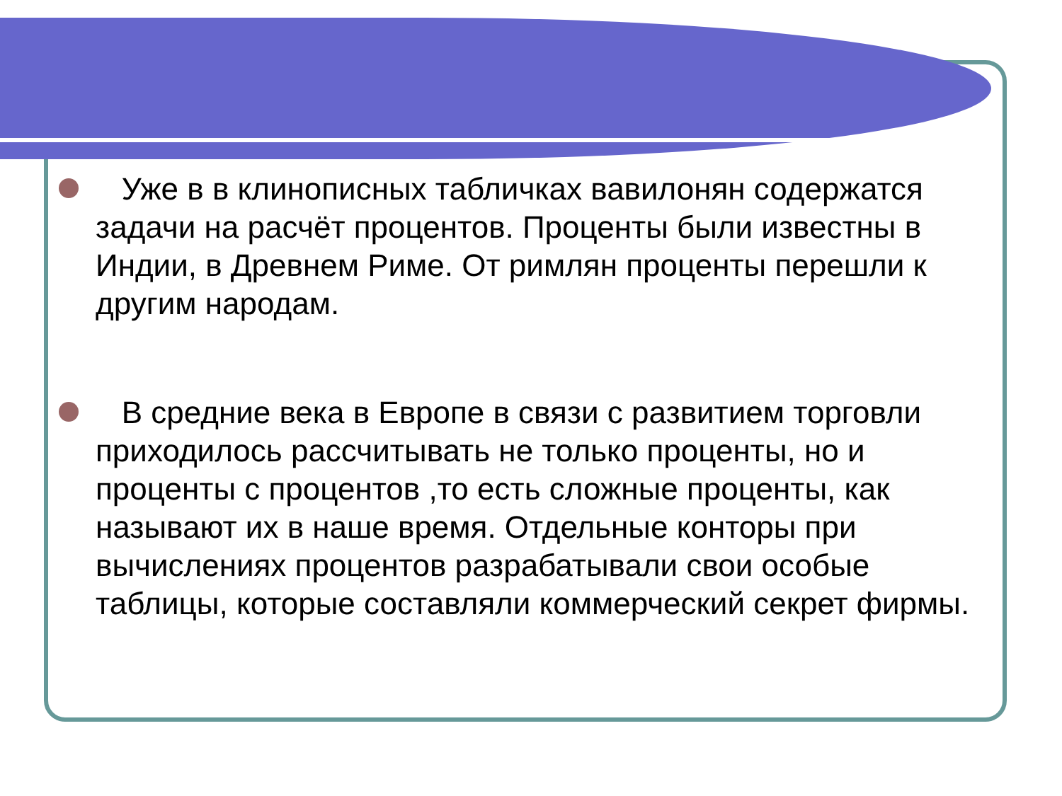Уже в в клинописных табличках вавилонян содержатся задачи на расчёт процентов. Проценты были известны в Индии, в Древнем Риме. От римлян проценты перешли к другим народам.
В средние века в Европе в связи с развитием торговли приходилось рассчитывать не только проценты, но и проценты с процентов ,то есть сложные проценты, как называют их в наше время. Отдельные конторы при вычислениях процентов разрабатывали свои особые таблицы, которые составляли коммерческий секрет фирмы.